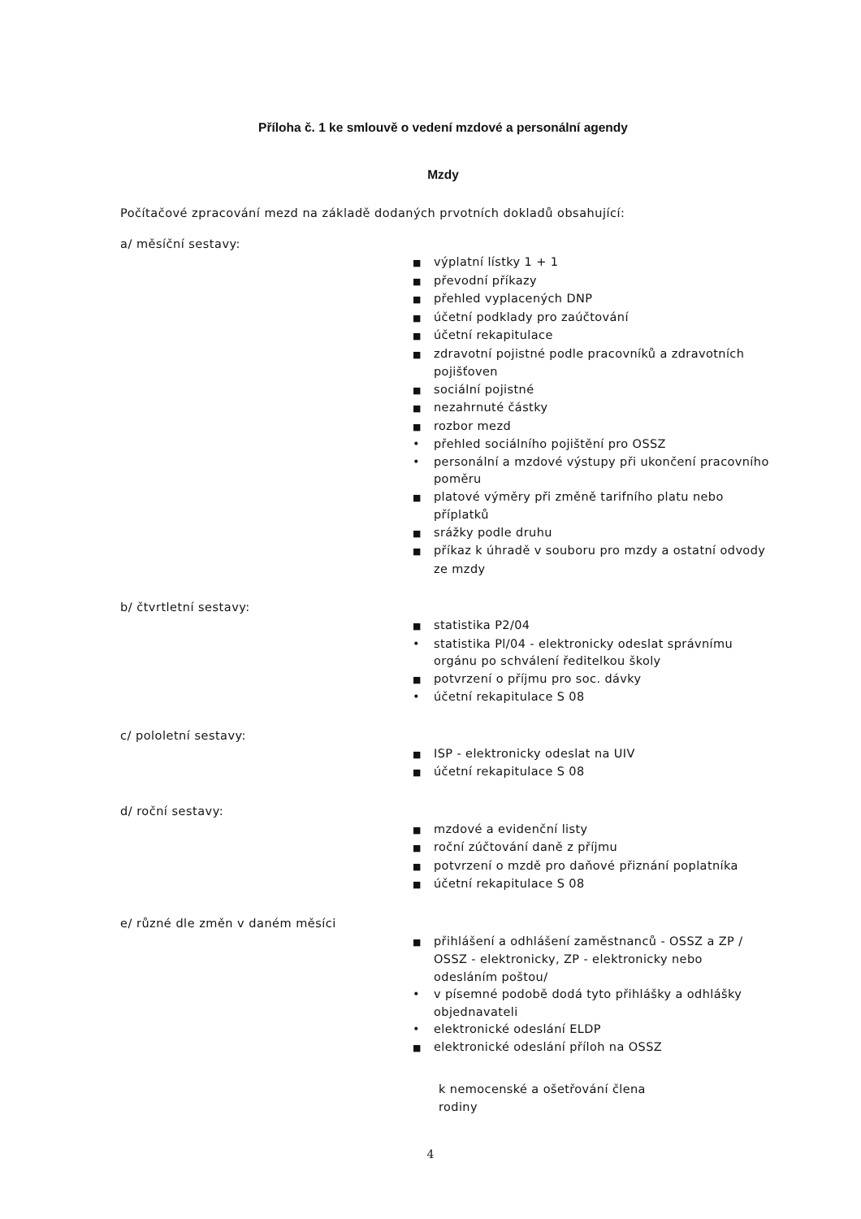Příloha č. 1 ke smlouvě o vedení mzdové a personální agendy
Mzdy
Počítačové zpracování mezd na základě dodaných prvotních dokladů obsahující:
a/ měsíční sestavy:
■ výplatní lístky 1 + 1
■ převodní příkazy
■ přehled vyplacených DNP
■ účetní podklady pro zaúčtování
■ účetní rekapitulace
■ zdravotní pojistné podle pracovníků a zdravotních pojišťoven
■ sociální pojistné
■ nezahrnuté částky
■ rozbor mezd
• přehled sociálního pojištění pro OSSZ
• personální a mzdové výstupy při ukončení pracovního poměru
■ platové výměry při změně tarifního platu nebo příplatků
■ srážky podle druhu
■ příkaz k úhradě v souboru pro mzdy a ostatní odvody ze mzdy
b/ čtvrtletní sestavy:
■ statistika P2/04
• statistika Pl/04 - elektronicky odeslat správnímu orgánu po schválení ředitelkou školy
■ potvrzení o příjmu pro soc. dávky
• účetní rekapitulace S 08
c/ pololetní sestavy:
■ ISP - elektronicky odeslat na UIV
■ účetní rekapitulace S 08
d/ roční sestavy:
■ mzdové a evidenční listy
■ roční zúčtování daně z příjmu
■ potvrzení o mzdě pro daňové přiznání poplatníka
■ účetní rekapitulace S 08
e/ různé dle změn v daném měsíci
■ přihlášení a odhlášení zaměstnanců - OSSZ a ZP / OSSZ - elektronicky, ZP - elektronicky nebo odesláním poštou/
• v písemné podobě dodá tyto přihlášky a odhlášky objednavateli
• elektronické odeslání ELDP
■ elektronické odeslání příloh na OSSZ
k nemocenské a ošetřování člena
rodiny
4